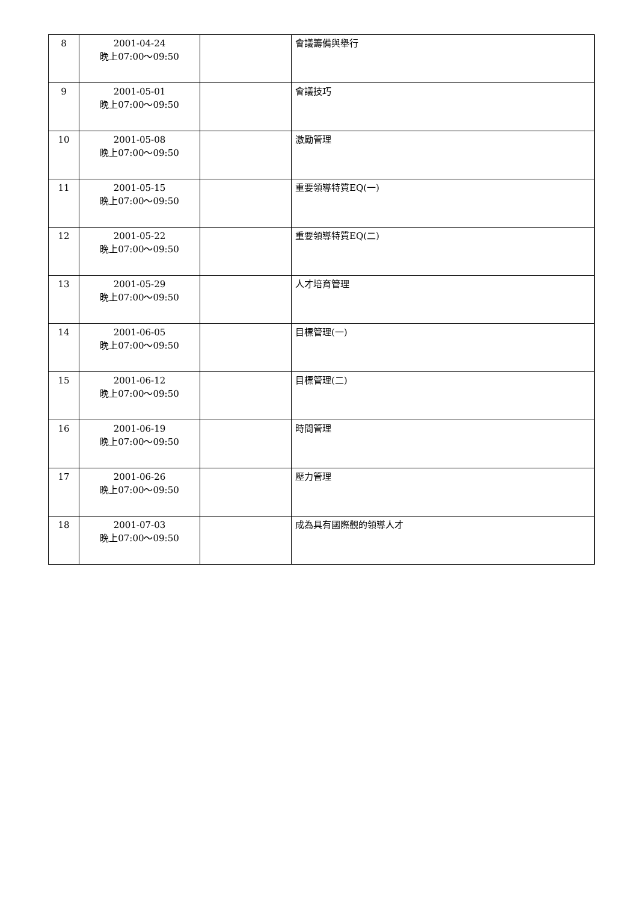| 8 | 2001-04-24 晚上07:00～09:50 | | 會議籌備與舉行 |
| 9 | 2001-05-01 晚上07:00～09:50 | | 會議技巧 |
| 10 | 2001-05-08 晚上07:00～09:50 | | 激勵管理 |
| 11 | 2001-05-15 晚上07:00～09:50 | | 重要領導特質EQ(一) |
| 12 | 2001-05-22 晚上07:00～09:50 | | 重要領導特質EQ(二) |
| 13 | 2001-05-29 晚上07:00～09:50 | | 人才培育管理 |
| 14 | 2001-06-05 晚上07:00～09:50 | | 目標管理(一) |
| 15 | 2001-06-12 晚上07:00～09:50 | | 目標管理(二) |
| 16 | 2001-06-19 晚上07:00～09:50 | | 時間管理 |
| 17 | 2001-06-26 晚上07:00～09:50 | | 壓力管理 |
| 18 | 2001-07-03 晚上07:00～09:50 | | 成為具有國際觀的領導人才 |